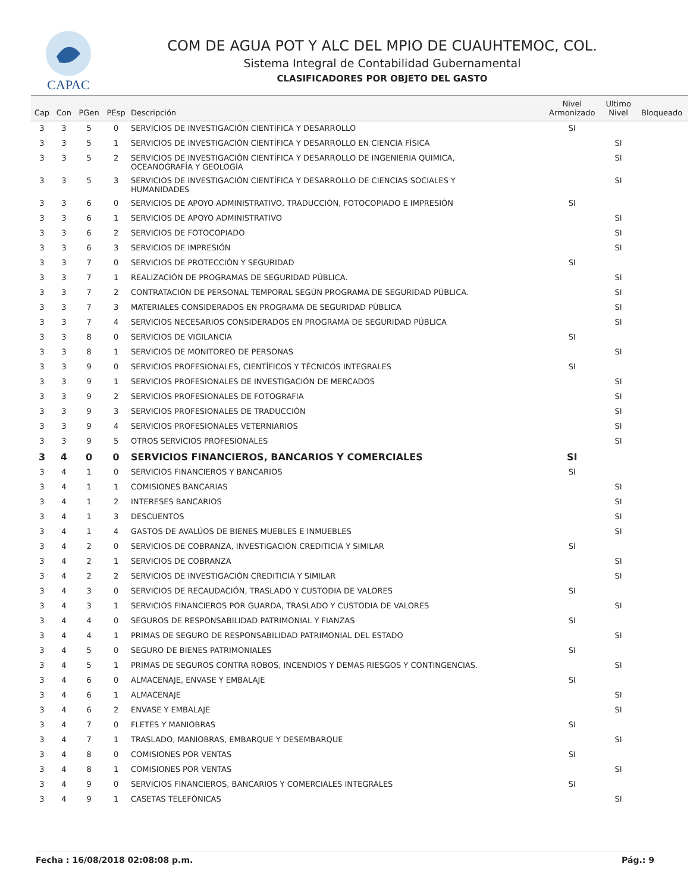CAPAC
COM DE AGUA POT Y ALC DEL MPIO DE CUAUHTEMOC, COL.
Sistema Integral de Contabilidad Gubernamental
CLASIFICADORES POR OBJETO DEL GASTO
| Cap | Con | PGen | PEsp | Descripción | Nivel Armonizado | Ultimo Nivel | Bloqueado |
| --- | --- | --- | --- | --- | --- | --- | --- |
| 3 | 3 | 5 | 0 | SERVICIOS DE INVESTIGACIÓN CIENTÍFICA Y DESARROLLO | SI | | |
| 3 | 3 | 5 | 1 | SERVICIOS DE INVESTIGACIÓN CIENTÍFICA Y DESARROLLO EN CIENCIA FÍSICA | | SI | |
| 3 | 3 | 5 | 2 | SERVICIOS DE INVESTIGACIÓN CIENTÍFICA Y DESARROLLO DE INGENIERIA QUIMICA, OCEANOGRAFÍA Y GEOLOGÍA | | SI | |
| 3 | 3 | 5 | 3 | SERVICIOS DE INVESTIGACIÓN CIENTÍFICA Y DESARROLLO DE CIENCIAS SOCIALES Y HUMANIDADES | | SI | |
| 3 | 3 | 6 | 0 | SERVICIOS DE APOYO ADMINISTRATIVO, TRADUCCIÓN, FOTOCOPIADO E IMPRESIÓN | SI | | |
| 3 | 3 | 6 | 1 | SERVICIOS DE APOYO ADMINISTRATIVO | | SI | |
| 3 | 3 | 6 | 2 | SERVICIOS DE FOTOCOPIADO | | SI | |
| 3 | 3 | 6 | 3 | SERVICIOS DE IMPRESIÓN | | SI | |
| 3 | 3 | 7 | 0 | SERVICIOS DE PROTECCIÓN Y SEGURIDAD | SI | | |
| 3 | 3 | 7 | 1 | REALIZACIÓN DE PROGRAMAS DE SEGURIDAD PÚBLICA. | | SI | |
| 3 | 3 | 7 | 2 | CONTRATACIÓN DE PERSONAL TEMPORAL SEGÚN PROGRAMA DE SEGURIDAD PÚBLICA. | | SI | |
| 3 | 3 | 7 | 3 | MATERIALES CONSIDERADOS EN PROGRAMA DE SEGURIDAD PÚBLICA | | SI | |
| 3 | 3 | 7 | 4 | SERVICIOS NECESARIOS CONSIDERADOS EN PROGRAMA DE SEGURIDAD PÚBLICA | | SI | |
| 3 | 3 | 8 | 0 | SERVICIOS DE VIGILANCIA | SI | | |
| 3 | 3 | 8 | 1 | SERVICIOS DE MONITOREO DE PERSONAS | | SI | |
| 3 | 3 | 9 | 0 | SERVICIOS PROFESIONALES, CIENTÍFICOS Y TÉCNICOS INTEGRALES | SI | | |
| 3 | 3 | 9 | 1 | SERVICIOS PROFESIONALES DE INVESTIGACIÓN DE MERCADOS | | SI | |
| 3 | 3 | 9 | 2 | SERVICIOS PROFESIONALES DE FOTOGRAFIA | | SI | |
| 3 | 3 | 9 | 3 | SERVICIOS PROFESIONALES DE TRADUCCIÓN | | SI | |
| 3 | 3 | 9 | 4 | SERVICIOS PROFESIONALES VETERNIARIOS | | SI | |
| 3 | 3 | 9 | 5 | OTROS SERVICIOS PROFESIONALES | | SI | |
| 3 | 4 | 0 | 0 | SERVICIOS FINANCIEROS, BANCARIOS Y COMERCIALES | SI | | |
| 3 | 4 | 1 | 0 | SERVICIOS FINANCIEROS Y BANCARIOS | SI | | |
| 3 | 4 | 1 | 1 | COMISIONES BANCARIAS | | SI | |
| 3 | 4 | 1 | 2 | INTERESES BANCARIOS | | SI | |
| 3 | 4 | 1 | 3 | DESCUENTOS | | SI | |
| 3 | 4 | 1 | 4 | GASTOS DE AVALÚOS DE BIENES MUEBLES E INMUEBLES | | SI | |
| 3 | 4 | 2 | 0 | SERVICIOS DE COBRANZA, INVESTIGACIÓN CREDITICIA Y SIMILAR | SI | | |
| 3 | 4 | 2 | 1 | SERVICIOS DE COBRANZA | | SI | |
| 3 | 4 | 2 | 2 | SERVICIOS DE INVESTIGACIÓN CREDITICIA Y SIMILAR | | SI | |
| 3 | 4 | 3 | 0 | SERVICIOS DE RECAUDACIÓN, TRASLADO Y CUSTODIA DE VALORES | SI | | |
| 3 | 4 | 3 | 1 | SERVICIOS FINANCIEROS POR GUARDA, TRASLADO Y CUSTODIA DE VALORES | | SI | |
| 3 | 4 | 4 | 0 | SEGUROS DE RESPONSABILIDAD PATRIMONIAL Y FIANZAS | SI | | |
| 3 | 4 | 4 | 1 | PRIMAS DE SEGURO DE RESPONSABILIDAD PATRIMONIAL DEL ESTADO | | SI | |
| 3 | 4 | 5 | 0 | SEGURO DE BIENES PATRIMONIALES | SI | | |
| 3 | 4 | 5 | 1 | PRIMAS DE SEGUROS CONTRA ROBOS, INCENDIOS Y DEMAS RIESGOS Y CONTINGENCIAS. | | SI | |
| 3 | 4 | 6 | 0 | ALMACENAJE, ENVASE Y EMBALAJE | SI | | |
| 3 | 4 | 6 | 1 | ALMACENAJE | | SI | |
| 3 | 4 | 6 | 2 | ENVASE Y EMBALAJE | | SI | |
| 3 | 4 | 7 | 0 | FLETES Y MANIOBRAS | SI | | |
| 3 | 4 | 7 | 1 | TRASLADO, MANIOBRAS, EMBARQUE Y DESEMBARQUE | | SI | |
| 3 | 4 | 8 | 0 | COMISIONES POR VENTAS | SI | | |
| 3 | 4 | 8 | 1 | COMISIONES POR VENTAS | | SI | |
| 3 | 4 | 9 | 0 | SERVICIOS FINANCIEROS, BANCARIOS Y COMERCIALES INTEGRALES | SI | | |
| 3 | 4 | 9 | 1 | CASETAS TELEFÓNICAS | | SI | |
Fecha : 16/08/2018 02:08:08 p.m. Pág.: 9